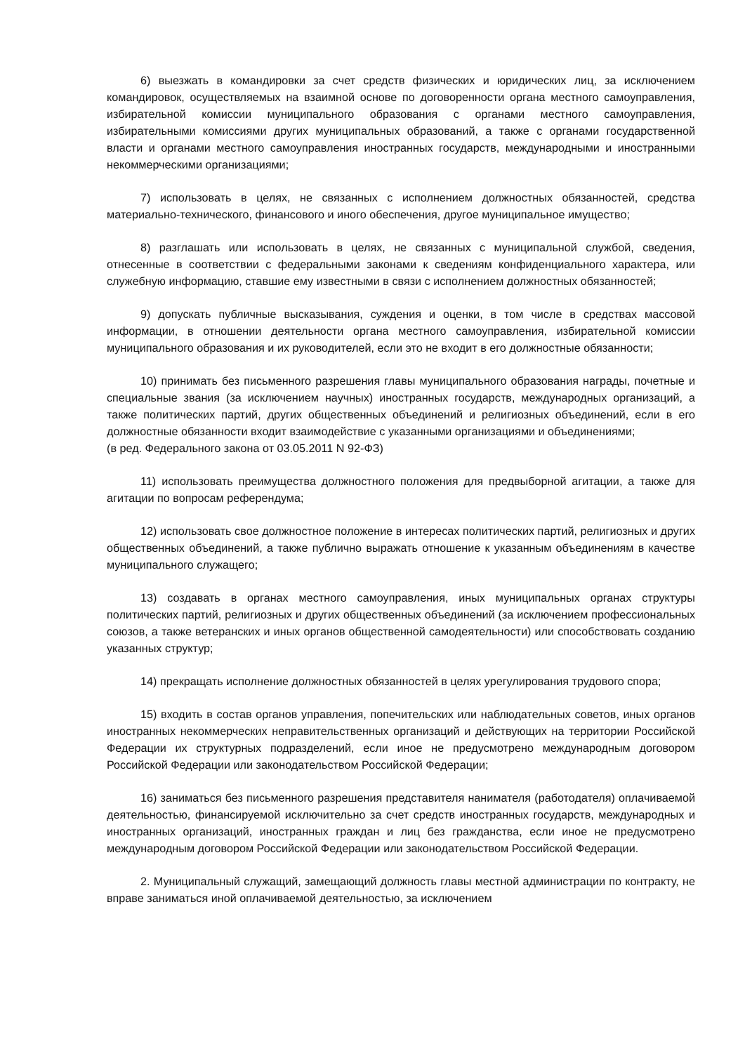6) выезжать в командировки за счет средств физических и юридических лиц, за исключением командировок, осуществляемых на взаимной основе по договоренности органа местного самоуправления, избирательной комиссии муниципального образования с органами местного самоуправления, избирательными комиссиями других муниципальных образований, а также с органами государственной власти и органами местного самоуправления иностранных государств, международными и иностранными некоммерческими организациями;
7) использовать в целях, не связанных с исполнением должностных обязанностей, средства материально-технического, финансового и иного обеспечения, другое муниципальное имущество;
8) разглашать или использовать в целях, не связанных с муниципальной службой, сведения, отнесенные в соответствии с федеральными законами к сведениям конфиденциального характера, или служебную информацию, ставшие ему известными в связи с исполнением должностных обязанностей;
9) допускать публичные высказывания, суждения и оценки, в том числе в средствах массовой информации, в отношении деятельности органа местного самоуправления, избирательной комиссии муниципального образования и их руководителей, если это не входит в его должностные обязанности;
10) принимать без письменного разрешения главы муниципального образования награды, почетные и специальные звания (за исключением научных) иностранных государств, международных организаций, а также политических партий, других общественных объединений и религиозных объединений, если в его должностные обязанности входит взаимодействие с указанными организациями и объединениями;
(в ред. Федерального закона от 03.05.2011 N 92-ФЗ)
11) использовать преимущества должностного положения для предвыборной агитации, а также для агитации по вопросам референдума;
12) использовать свое должностное положение в интересах политических партий, религиозных и других общественных объединений, а также публично выражать отношение к указанным объединениям в качестве муниципального служащего;
13) создавать в органах местного самоуправления, иных муниципальных органах структуры политических партий, религиозных и других общественных объединений (за исключением профессиональных союзов, а также ветеранских и иных органов общественной самодеятельности) или способствовать созданию указанных структур;
14) прекращать исполнение должностных обязанностей в целях урегулирования трудового спора;
15) входить в состав органов управления, попечительских или наблюдательных советов, иных органов иностранных некоммерческих неправительственных организаций и действующих на территории Российской Федерации их структурных подразделений, если иное не предусмотрено международным договором Российской Федерации или законодательством Российской Федерации;
16) заниматься без письменного разрешения представителя нанимателя (работодателя) оплачиваемой деятельностью, финансируемой исключительно за счет средств иностранных государств, международных и иностранных организаций, иностранных граждан и лиц без гражданства, если иное не предусмотрено международным договором Российской Федерации или законодательством Российской Федерации.
2. Муниципальный служащий, замещающий должность главы местной администрации по контракту, не вправе заниматься иной оплачиваемой деятельностью, за исключением